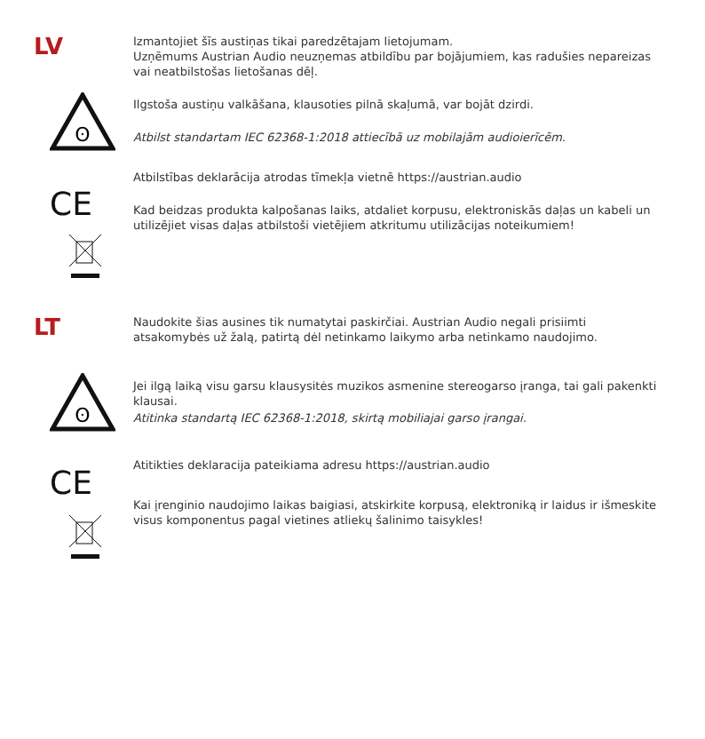LV
Izmantojiet šīs austiņas tikai paredzētajam lietojumam.
Uzņēmums Austrian Audio neuzņemas atbildību par bojājumiem, kas radušies nepareizas vai neatbilstošas lietošanas dēļ.
ʘ
Ilgstoša austiņu valkāšana, klausoties pilnā skaļumā, var bojāt dzirdi.
Atbilst standartam IEC 62368-1:2018 attiecībā uz mobilajām audioierīcēm.
CE
Atbilstības deklarācija atrodas tīmekļa vietnē https://austrian.audio
Kad beidzas produkta kalpošanas laiks, atdaliet korpusu, elektroniskās daļas un kabeli un utilizējiet visas daļas atbilstoši vietējiem atkritumu utilizācijas noteikumiem!
LT
Naudokite šias ausines tik numatytai paskirčiai. Austrian Audio negali prisiimti atsakomybės už žalą, patirtą dėl netinkamo laikymo arba netinkamo naudojimo.
ʘ
Jei ilgą laiką visu garsu klausysitės muzikos asmenine stereogarso įranga, tai gali pakenkti klausai.
Atitinka standartą IEC 62368-1:2018, skirtą mobiliajai garso įrangai.
CE
Atitikties deklaracija pateikiama adresu https://austrian.audio
Kai įrenginio naudojimo laikas baigiasi, atskirkite korpusą, elektroniką ir laidus ir išmeskite visus komponentus pagal vietines atliekų šalinimo taisykles!